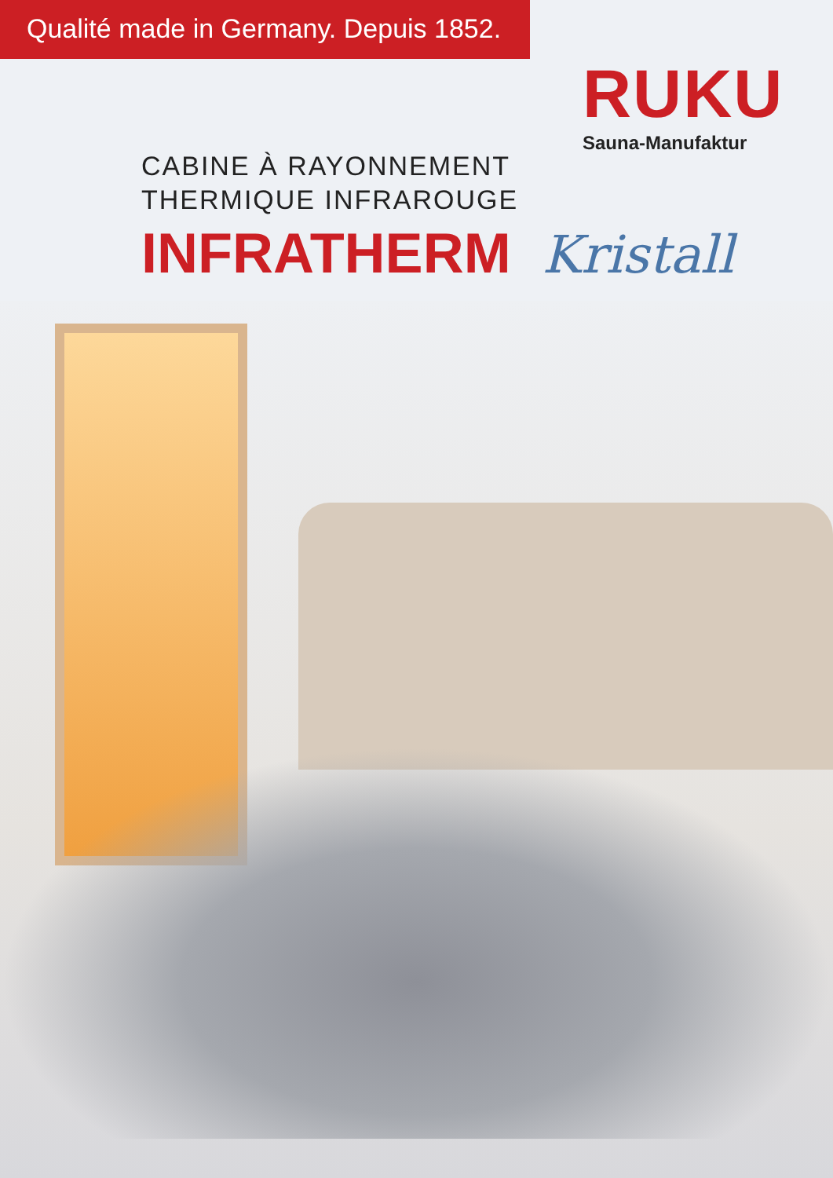Qualité made in Germany. Depuis 1852.
RUKU
Sauna-Manufaktur
CABINE À RAYONNEMENT
THERMIQUE INFRAROUGE
INFRATHERM Kristall